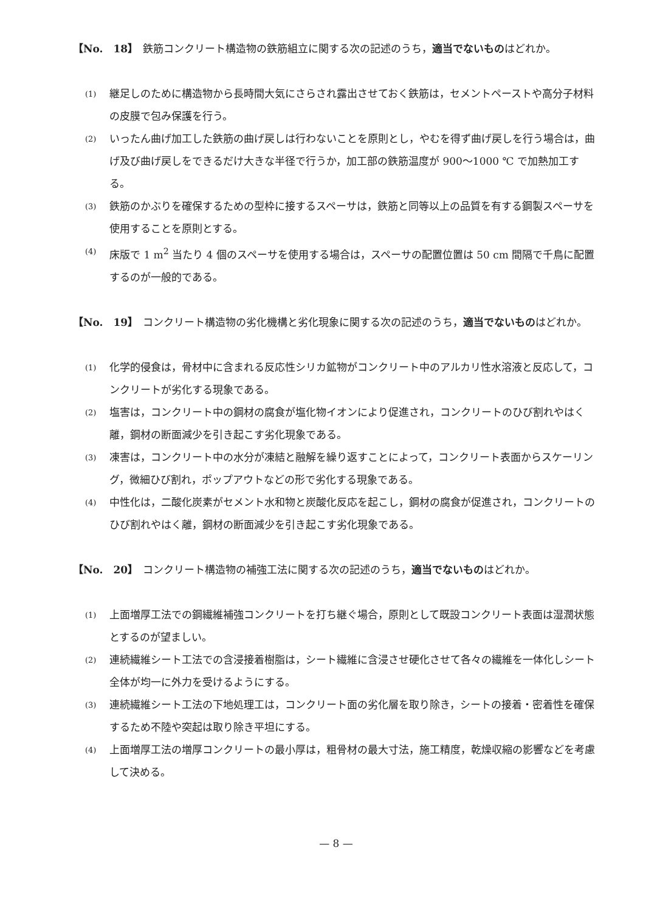【No.　18】 鉄筋コンクリート構造物の鉄筋組立に関する次の記述のうち，適当でないものはどれか。
(1)
継足しのために構造物から長時間大気にさらされ露出させておく鉄筋は，セメントペーストや高分子材料の皮膜で包み保護を行う。
(2)
いったん曲げ加工した鉄筋の曲げ戻しは行わないことを原則とし，やむを得ず曲げ戻しを行う場合は，曲げ及び曲げ戻しをできるだけ大きな半径で行うか，加工部の鉄筋温度が 900～1000 ℃ で加熱加工する。
(3)
鉄筋のかぶりを確保するための型枠に接するスペーサは，鉄筋と同等以上の品質を有する鋼製スペーサを使用することを原則とする。
(4)
床版で 1 m<sup>2</sup> 当たり 4 個のスペーサを使用する場合は，スペーサの配置位置は 50 cm 間隔で千鳥に配置するのが一般的である。
【No.　19】 コンクリート構造物の劣化機構と劣化現象に関する次の記述のうち，適当でないものはどれか。
(1)
化学的侵食は，骨材中に含まれる反応性シリカ鉱物がコンクリート中のアルカリ性水溶液と反応して，コンクリートが劣化する現象である。
(2)
塩害は，コンクリート中の鋼材の腐食が塩化物イオンにより促進され，コンクリートのひび割れやはく離，鋼材の断面減少を引き起こす劣化現象である。
(3)
凍害は，コンクリート中の水分が凍結と融解を繰り返すことによって，コンクリート表面からスケーリング，微細ひび割れ，ポップアウトなどの形で劣化する現象である。
(4)
中性化は，二酸化炭素がセメント水和物と炭酸化反応を起こし，鋼材の腐食が促進され，コンクリートのひび割れやはく離，鋼材の断面減少を引き起こす劣化現象である。
【No.　20】 コンクリート構造物の補強工法に関する次の記述のうち，適当でないものはどれか。
(1)
上面増厚工法での鋼繊維補強コンクリートを打ち継ぐ場合，原則として既設コンクリート表面は湿潤状態とするのが望ましい。
(2)
連続繊維シート工法での含浸接着樹脂は，シート繊維に含浸させ硬化させて各々の繊維を一体化しシート全体が均一に外力を受けるようにする。
(3)
連続繊維シート工法の下地処理工は，コンクリート面の劣化層を取り除き，シートの接着・密着性を確保するため不陸や突起は取り除き平坦にする。
(4)
上面増厚工法の増厚コンクリートの最小厚は，粗骨材の最大寸法，施工精度，乾燥収縮の影響などを考慮して決める。
— 8 —